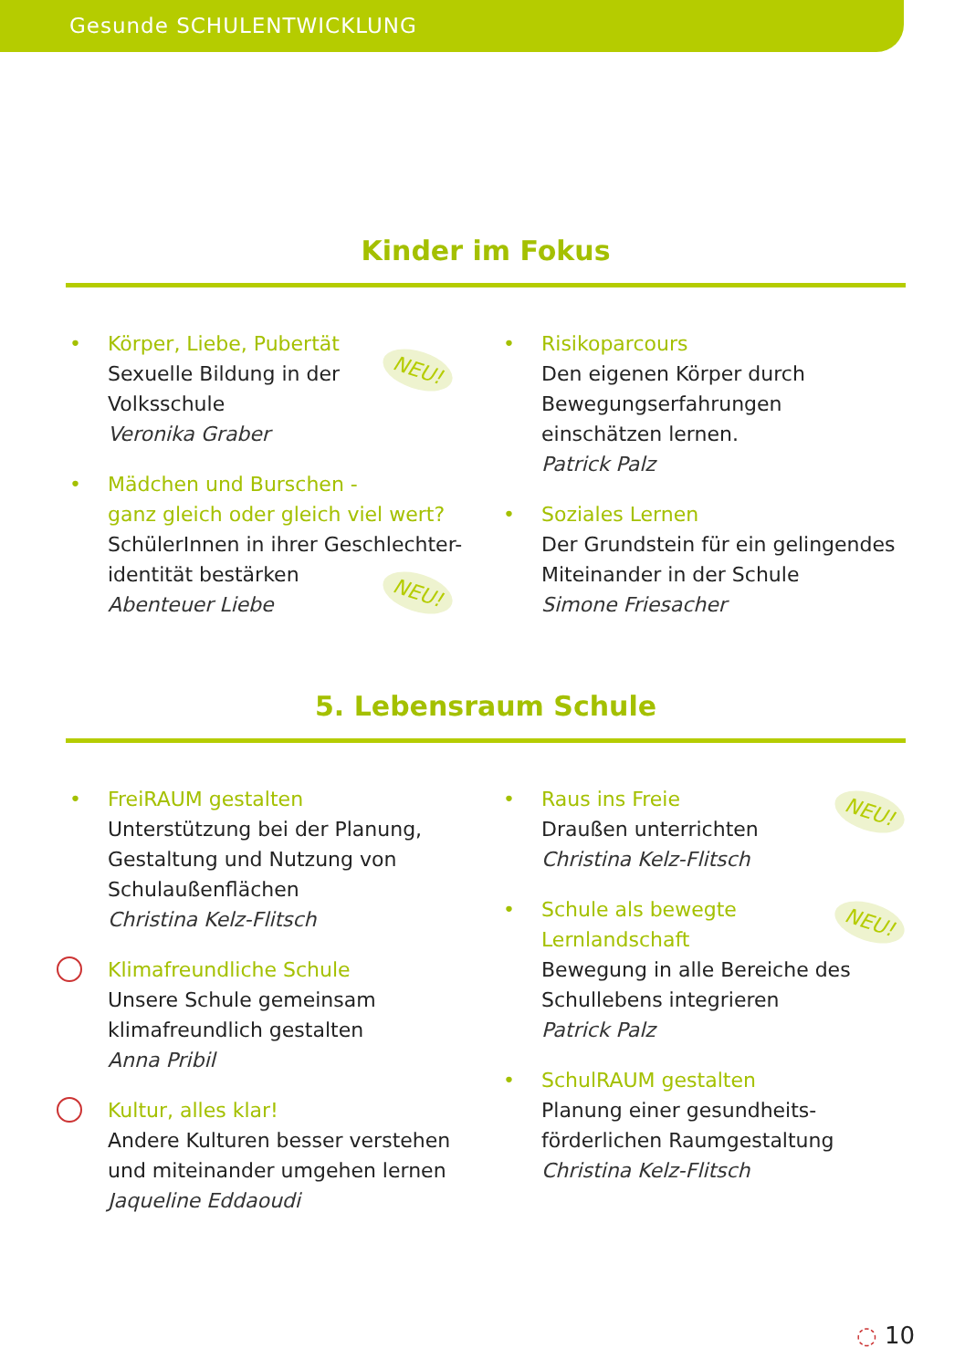Gesunde SCHULENTWICKLUNG
Kinder im Fokus
•
Körper, Liebe, Pubertät
Sexuelle Bildung in der
Volksschule
Veronika Graber
NEU!
•
Mädchen und Burschen -
ganz gleich oder gleich viel wert?
SchülerInnen in ihrer Geschlechter-
identität bestärken
Abenteuer Liebe
NEU!
•
Risikoparcours
Den eigenen Körper durch
Bewegungserfahrungen
einschätzen lernen.
Patrick Palz
•
Soziales Lernen
Der Grundstein für ein gelingendes
Miteinander in der Schule
Simone Friesacher
5. Lebensraum Schule
•
FreiRAUM gestalten
Unterstützung bei der Planung,
Gestaltung und Nutzung von
Schulaußenflächen
Christina Kelz-Flitsch
Klimafreundliche Schule
Unsere Schule gemeinsam
klimafreundlich gestalten
Anna Pribil
Kultur, alles klar!
Andere Kulturen besser verstehen
und miteinander umgehen lernen
Jaqueline Eddaoudi
•
Raus ins Freie
Draußen unterrichten
Christina Kelz-Flitsch
NEU!
•
Schule als bewegte
Lernlandschaft
Bewegung in alle Bereiche des
Schullebens integrieren
Patrick Palz
NEU!
•
SchulRAUM gestalten
Planung einer gesundheits-
förderlichen Raumgestaltung
Christina Kelz-Flitsch
◌ 10